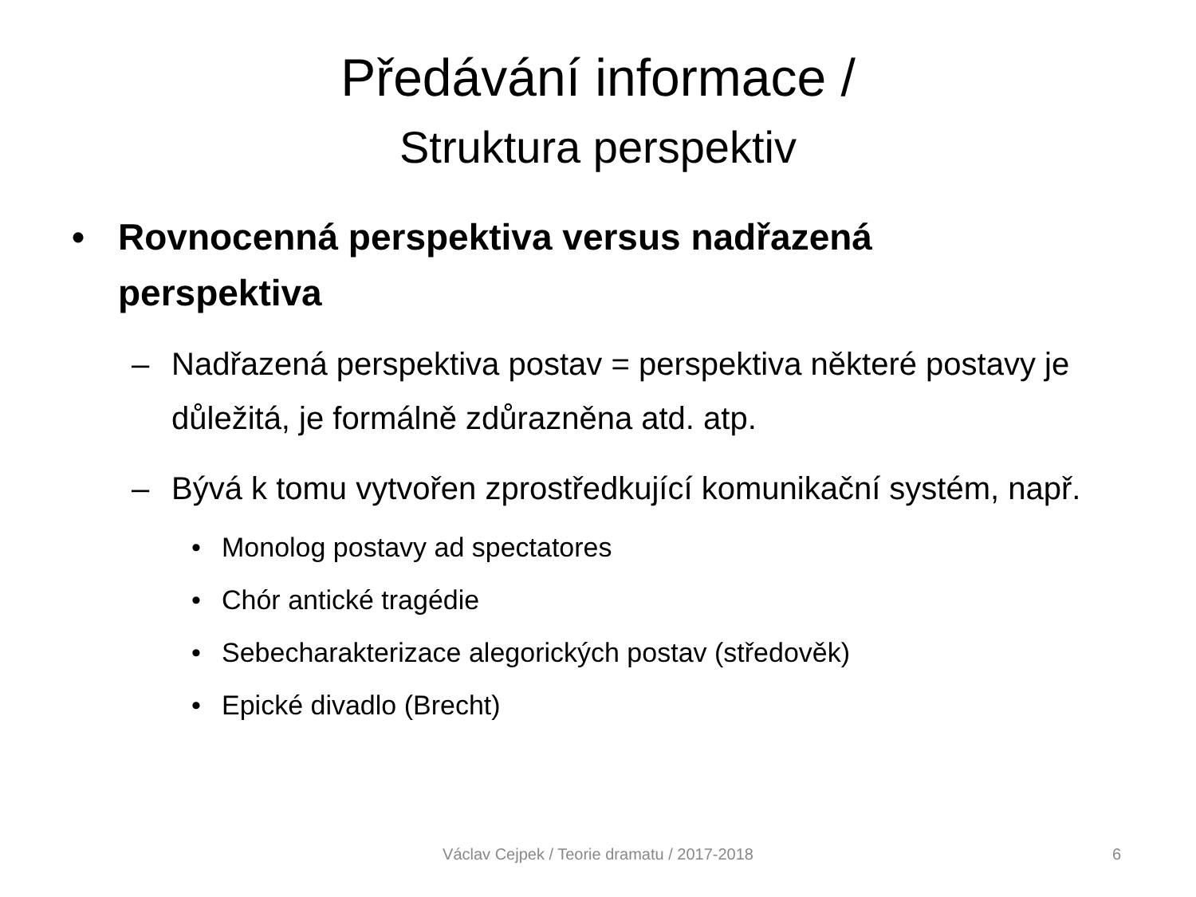Předávání informace /
Struktura perspektiv
• Rovnocenná perspektiva versus nadřazená
perspektiva
– Nadřazená perspektiva postav = perspektiva některé postavy je důležitá, je formálně zdůrazněna atd. atp.
– Bývá k tomu vytvořen zprostředkující komunikační systém, např.
• Monolog postavy ad spectatores
• Chór antické tragédie
• Sebecharakterizace alegorických postav (středověk)
• Epické divadlo (Brecht)
Václav Cejpek / Teorie dramatu / 2017-2018 6